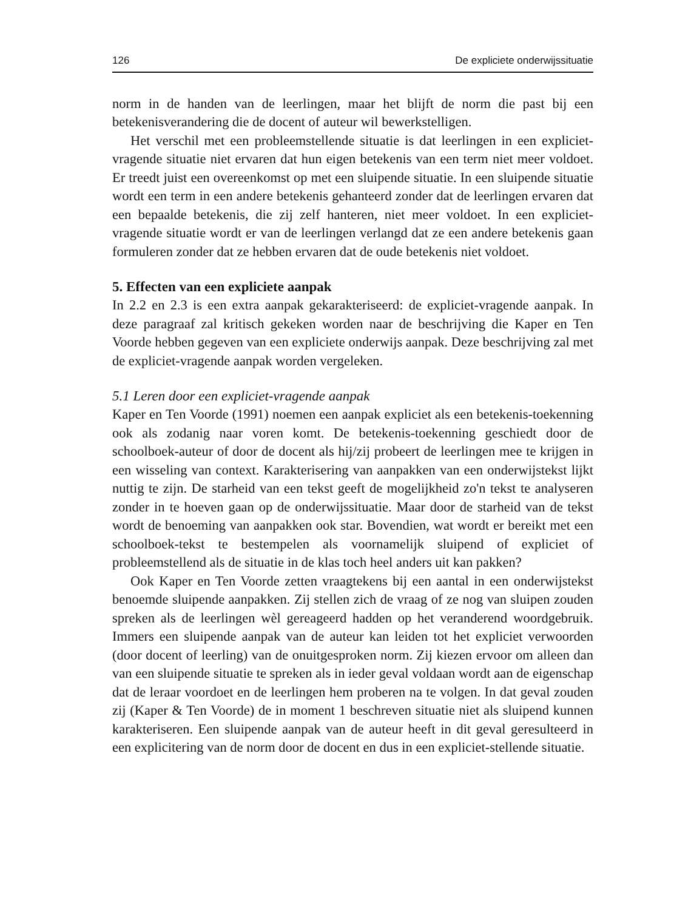126 De expliciete onderwijssituatie
norm in de handen van de leerlingen, maar het blijft de norm die past bij een betekenisverandering die de docent of auteur wil bewerkstelligen.
Het verschil met een probleemstellende situatie is dat leerlingen in een expliciet-vragende situatie niet ervaren dat hun eigen betekenis van een term niet meer voldoet. Er treedt juist een overeenkomst op met een sluipende situatie. In een sluipende situatie wordt een term in een andere betekenis gehanteerd zonder dat de leerlingen ervaren dat een bepaalde betekenis, die zij zelf hanteren, niet meer voldoet. In een expliciet-vragende situatie wordt er van de leerlingen verlangd dat ze een andere betekenis gaan formuleren zonder dat ze hebben ervaren dat de oude betekenis niet voldoet.
5. Effecten van een expliciete aanpak
In 2.2 en 2.3 is een extra aanpak gekarakteriseerd: de expliciet-vragende aanpak. In deze paragraaf zal kritisch gekeken worden naar de beschrijving die Kaper en Ten Voorde hebben gegeven van een expliciete onderwijs aanpak. Deze beschrijving zal met de expliciet-vragende aanpak worden vergeleken.
5.1 Leren door een expliciet-vragende aanpak
Kaper en Ten Voorde (1991) noemen een aanpak expliciet als een betekenis-toekenning ook als zodanig naar voren komt. De betekenis-toekenning geschiedt door de schoolboek-auteur of door de docent als hij/zij probeert de leerlingen mee te krijgen in een wisseling van context. Karakterisering van aanpakken van een onderwijstekst lijkt nuttig te zijn. De starheid van een tekst geeft de mogelijkheid zo'n tekst te analyseren zonder in te hoeven gaan op de onderwijssituatie. Maar door de starheid van de tekst wordt de benoeming van aanpakken ook star. Bovendien, wat wordt er bereikt met een schoolboek-tekst te bestempelen als voornamelijk sluipend of expliciet of probleemstellend als de situatie in de klas toch heel anders uit kan pakken?
Ook Kaper en Ten Voorde zetten vraagtekens bij een aantal in een onderwijstekst benoemde sluipende aanpakken. Zij stellen zich de vraag of ze nog van sluipen zouden spreken als de leerlingen wèl gereageerd hadden op het veranderend woordgebruik. Immers een sluipende aanpak van de auteur kan leiden tot het expliciet verwoorden (door docent of leerling) van de onuitgesproken norm. Zij kiezen ervoor om alleen dan van een sluipende situatie te spreken als in ieder geval voldaan wordt aan de eigenschap dat de leraar voordoet en de leerlingen hem proberen na te volgen. In dat geval zouden zij (Kaper & Ten Voorde) de in moment 1 beschreven situatie niet als sluipend kunnen karakteriseren. Een sluipende aanpak van de auteur heeft in dit geval geresulteerd in een explicitering van de norm door de docent en dus in een expliciet-stellende situatie.